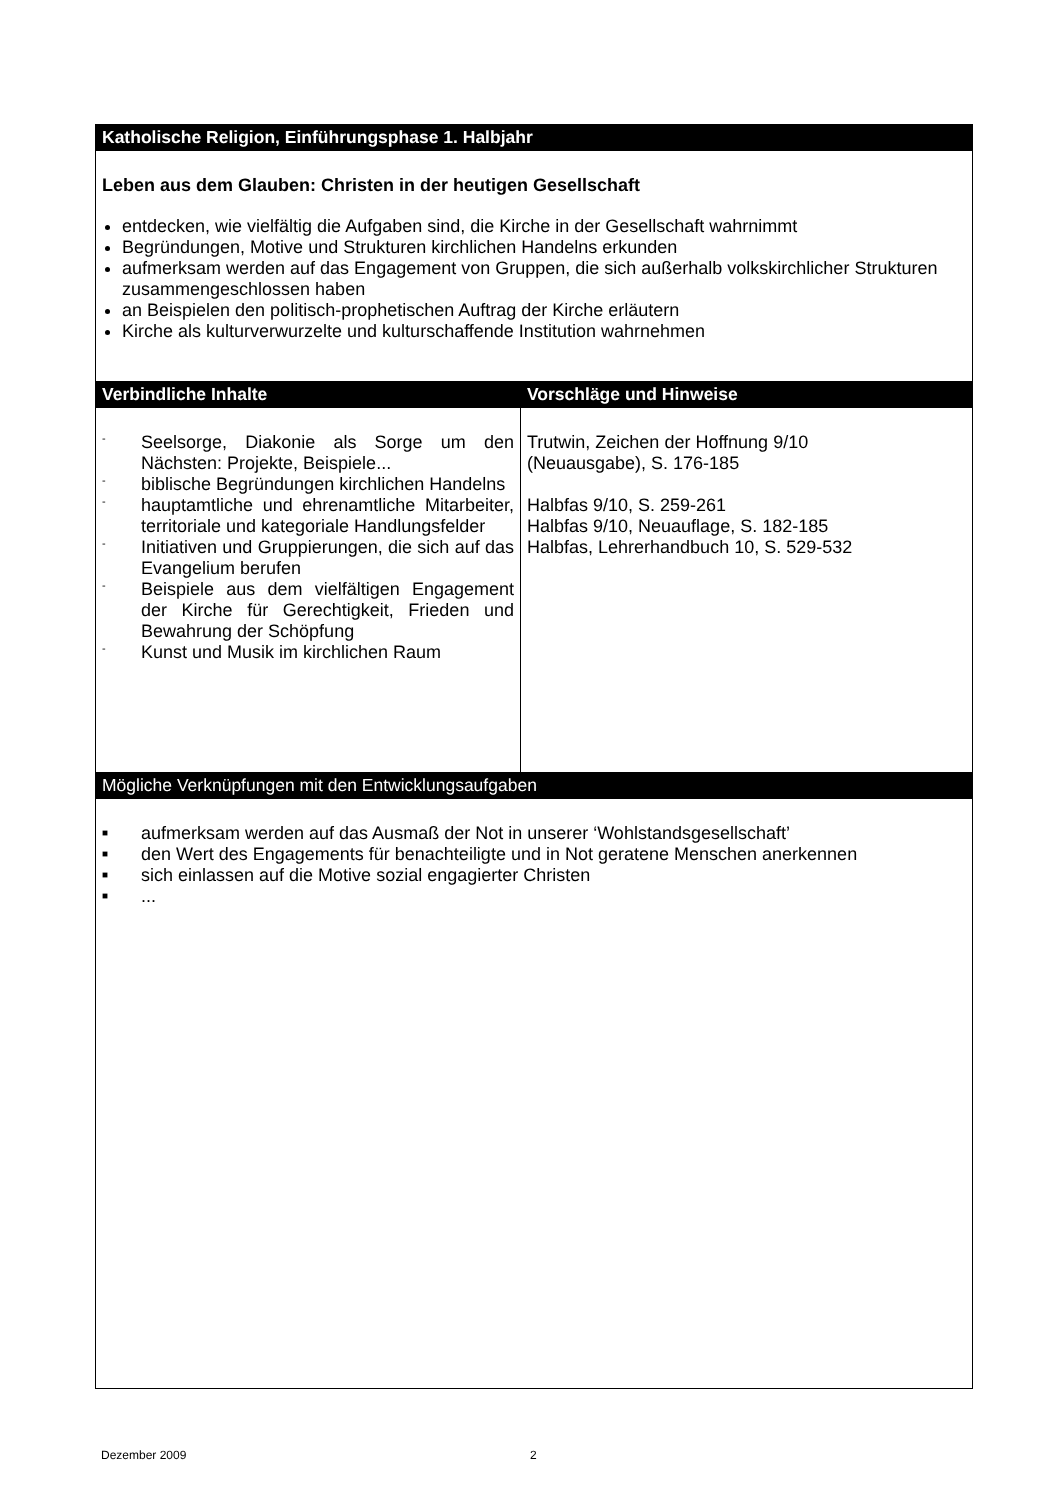| Katholische Religion, Einführungsphase 1. Halbjahr | |
| --- | --- |
| Leben aus dem Glauben: Christen in der heutigen Gesellschaft entdecken, wie vielfältig die Aufgaben sind, die Kirche in der Gesellschaft wahrnimmt Begründungen, Motive und Strukturen kirchlichen Handelns erkunden aufmerksam werden auf das Engagement von Gruppen, die sich außerhalb volkskirchlicher Strukturen zusammengeschlossen haben an Beispielen den politisch-prophetischen Auftrag der Kirche erläutern Kirche als kulturverwurzelte und kulturschaffende Institution wahrnehmen | |
| Verbindliche Inhalte | Vorschläge und Hinweise |
| - Seelsorge, Diakonie als Sorge um den Nächsten: Projekte, Beispiele... - biblische Begründungen kirchlichen Handelns - hauptamtliche und ehrenamtliche Mitarbeiter, territoriale und kategoriale Handlungsfelder - Initiativen und Gruppierungen, die sich auf das Evangelium berufen - Beispiele aus dem vielfältigen Engagement der Kirche für Gerechtigkeit, Frieden und Bewahrung der Schöpfung - Kunst und Musik im kirchlichen Raum | Trutwin, Zeichen der Hoffnung 9/10 (Neuausgabe), S. 176-185 Halbfas 9/10, S. 259-261 Halbfas 9/10, Neuauflage, S. 182-185 Halbfas, Lehrerhandbuch 10, S. 529-532 |
| Mögliche Verknüpfungen mit den Entwicklungsaufgaben | |
| ■ aufmerksam werden auf das Ausmaß der Not in unserer ‘Wohlstandsgesellschaft’ ■ den Wert des Engagements für benachteiligte und in Not geratene Menschen anerkennen ■ sich einlassen auf die Motive sozial engagierter Christen ■ ... | |
Dezember 2009 2